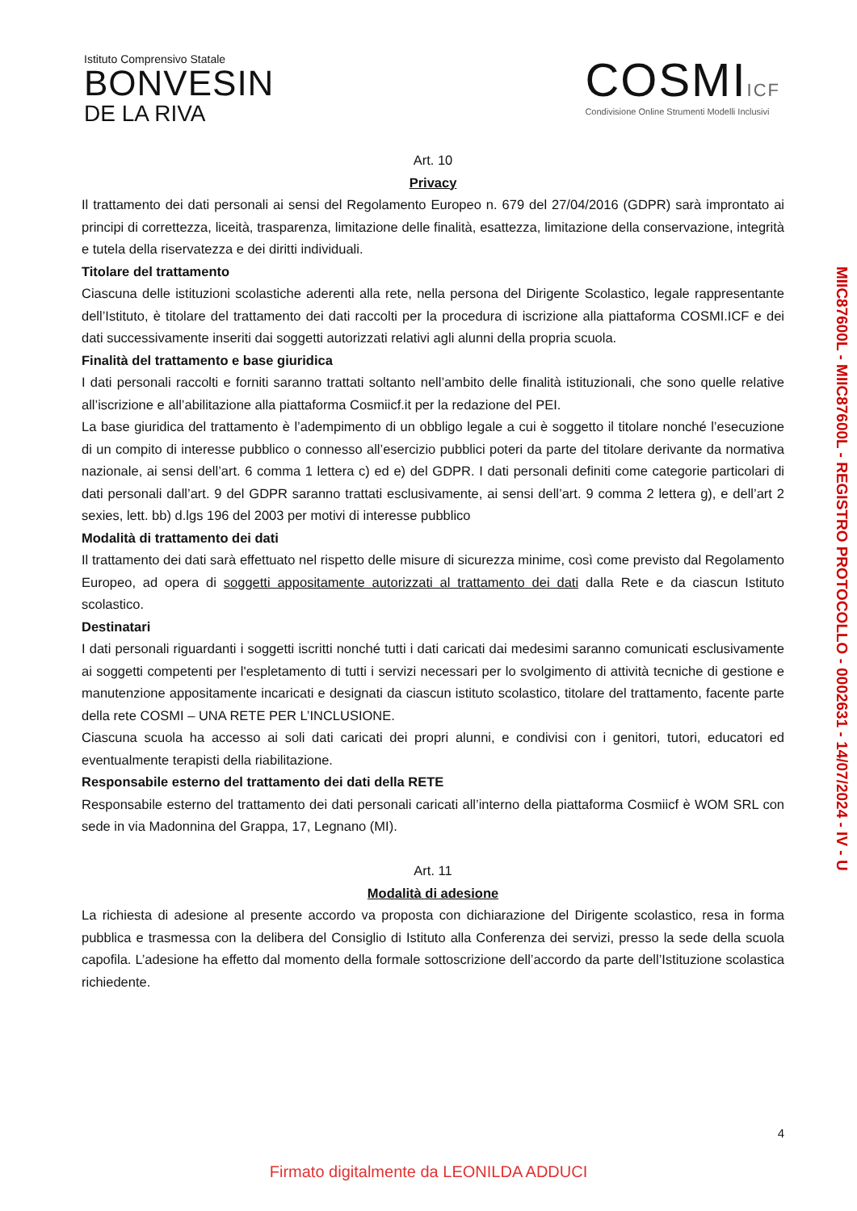Istituto Comprensivo Statale
BONVESIN
DE LA RIVA
COSMIICF
Condivisione Online Strumenti Modelli Inclusivi
Art. 10
Privacy
Il trattamento dei dati personali ai sensi del Regolamento Europeo n. 679 del 27/04/2016 (GDPR) sarà improntato ai principi di correttezza, liceità, trasparenza, limitazione delle finalità, esattezza, limitazione della conservazione, integrità e tutela della riservatezza e dei diritti individuali.
Titolare del trattamento
Ciascuna delle istituzioni scolastiche aderenti alla rete, nella persona del Dirigente Scolastico, legale rappresentante dell’Istituto, è titolare del trattamento dei dati raccolti per la procedura di iscrizione alla piattaforma COSMI.ICF e dei dati successivamente inseriti dai soggetti autorizzati relativi agli alunni della propria scuola.
Finalità del trattamento e base giuridica
I dati personali raccolti e forniti saranno trattati soltanto nell’ambito delle finalità istituzionali, che sono quelle relative all’iscrizione e all’abilitazione alla piattaforma Cosmiicf.it per la redazione del PEI.
La base giuridica del trattamento è l’adempimento di un obbligo legale a cui è soggetto il titolare nonché l’esecuzione di un compito di interesse pubblico o connesso all’esercizio pubblici poteri da parte del titolare derivante da normativa nazionale, ai sensi dell’art. 6 comma 1 lettera c) ed e) del GDPR. I dati personali definiti come categorie particolari di dati personali dall’art. 9 del GDPR saranno trattati esclusivamente, ai sensi dell’art. 9 comma 2 lettera g), e dell’art 2 sexies, lett. bb) d.lgs 196 del 2003 per motivi di interesse pubblico
Modalità di trattamento dei dati
Il trattamento dei dati sarà effettuato nel rispetto delle misure di sicurezza minime, così come previsto dal Regolamento Europeo, ad opera di soggetti appositamente autorizzati al trattamento dei dati dalla Rete e da ciascun Istituto scolastico.
Destinatari
I dati personali riguardanti i soggetti iscritti nonché tutti i dati caricati dai medesimi saranno comunicati esclusivamente ai soggetti competenti per l'espletamento di tutti i servizi necessari per lo svolgimento di attività tecniche di gestione e manutenzione appositamente incaricati e designati da ciascun istituto scolastico, titolare del trattamento, facente parte della rete COSMI – UNA RETE PER L’INCLUSIONE.
Ciascuna scuola ha accesso ai soli dati caricati dei propri alunni, e condivisi con i genitori, tutori, educatori ed eventualmente terapisti della riabilitazione.
Responsabile esterno del trattamento dei dati della RETE
Responsabile esterno del trattamento dei dati personali caricati all’interno della piattaforma Cosmiicf è WOM SRL con sede in via Madonnina del Grappa, 17, Legnano (MI).
Art. 11
Modalità di adesione
La richiesta di adesione al presente accordo va proposta con dichiarazione del Dirigente scolastico, resa in forma pubblica e trasmessa con la delibera del Consiglio di Istituto alla Conferenza dei servizi, presso la sede della scuola capofila. L’adesione ha effetto dal momento della formale sottoscrizione dell’accordo da parte dell’Istituzione scolastica richiedente.
MIIC87600L - MIIC87600L - REGISTRO PROTOCOLLO - 0002631 - 14/07/2024 - IV - U
4
Firmato digitalmente da LEONILDA ADDUCI